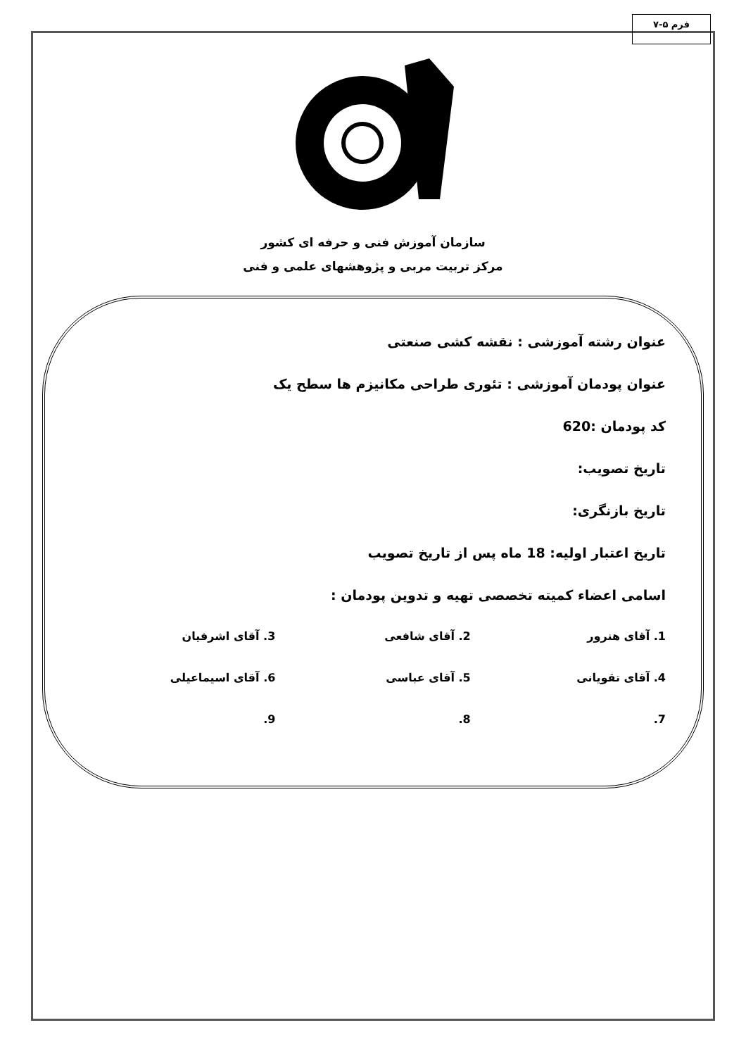فرم ۵-۷
سازمان آموزش فنی و حرفه ای کشور
مرکز تربیت مربی و پژوهشهای علمی و فنی
عنوان رشته آموزشی : نقشه کشی صنعتی
عنوان پودمان آموزشی : تئوری طراحی مکانیزم ها سطح یک
کد پودمان :620
تاریخ تصویب:
تاریخ بازنگری:
تاریخ اعتبار اولیه: 18 ماه پس از تاریخ تصویب
اسامی اعضاء کمیته تخصصی تهیه و تدوین پودمان :
1. آقای هنرور
2. آقای شافعی
3. آقای اشرفیان
4. آقای تقویانی
5. آقای عباسی
6. آقای اسیماعیلی
7.
8.
9.